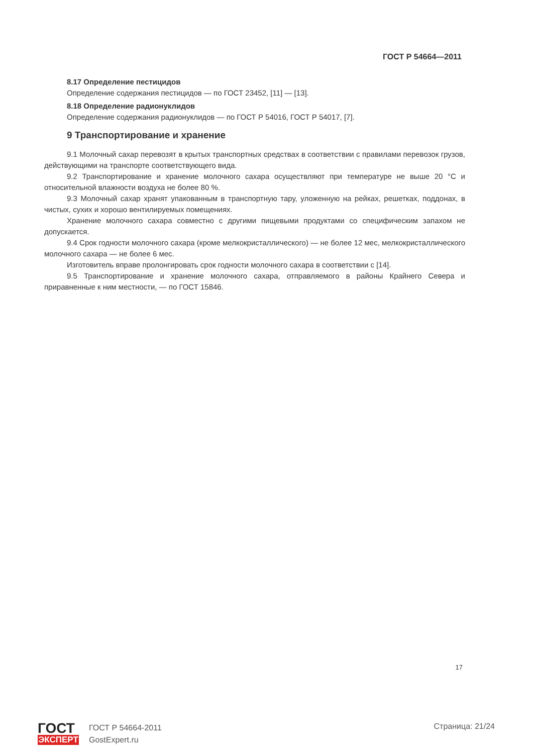ГОСТ Р 54664—2011
8.17 Определение пестицидов
Определение содержания пестицидов — по ГОСТ 23452, [11] — [13].
8.18 Определение радионуклидов
Определение содержания радионуклидов — по ГОСТ Р 54016, ГОСТ Р 54017, [7].
9 Транспортирование и хранение
9.1 Молочный сахар перевозят в крытых транспортных средствах в соответствии с правилами перевозок грузов, действующими на транспорте соответствующего вида.
9.2 Транспортирование и хранение молочного сахара осуществляют при температуре не выше 20 °С и относительной влажности воздуха не более 80 %.
9.3 Молочный сахар хранят упакованным в транспортную тару, уложенную на рейках, решетках, поддонах, в чистых, сухих и хорошо вентилируемых помещениях.
Хранение молочного сахара совместно с другими пищевыми продуктами со специфическим запахом не допускается.
9.4 Срок годности молочного сахара (кроме мелкокристаллического) — не более 12 мес, мелкокристаллического молочного сахара — не более 6 мес.
Изготовитель вправе пролонгировать срок годности молочного сахара в соответствии с [14].
9.5 Транспортирование и хранение молочного сахара, отправляемого в районы Крайнего Севера и приравненные к ним местности, — по ГОСТ 15846.
17
ГОСТ
ЭКСПЕРТ
ГОСТ Р 54664-2011
GostExpert.ru
Страница: 21/24